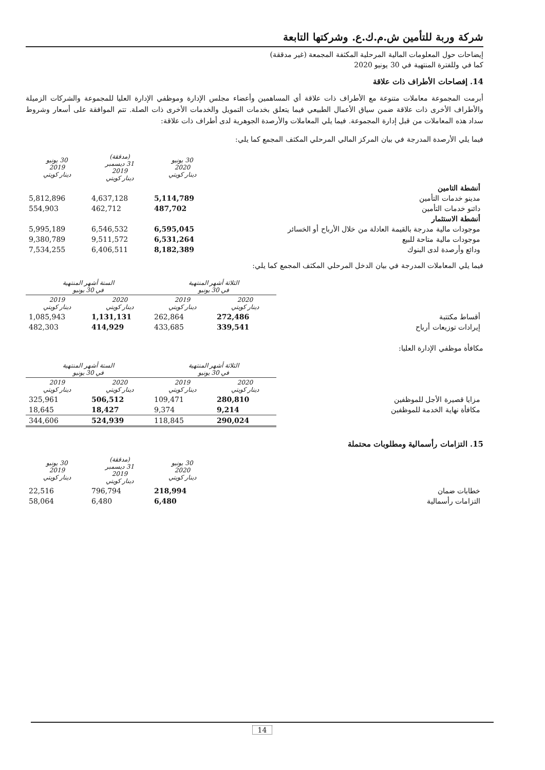شركة وربة للتأمين ش.م.ك.ع. وشركتها التابعة
إيضاحات حول المعلومات المالية المرحلية المكثفة المجمعة (غير مدققة)
كما في وللفترة المنتهية في 30 يونيو 2020
14. إفصاحات الأطراف ذات علاقة
أبرمت المجموعة معاملات متنوعة مع الأطراف ذات علاقة أي المساهمين وأعضاء مجلس الإدارة وموظفي الإدارة العليا للمجموعة والشركات الزميلة والأطراف الأخرى ذات علاقة ضمن سياق الأعمال الطبيعي فيما يتعلق بخدمات التمويل والخدمات الأخرى ذات الصلة. تتم الموافقة على أسعار وشروط سداد هذه المعاملات من قبل إدارة المجموعة. فيما يلي المعاملات والأرصدة الجوهرية لدى أطراف ذات علاقة:
فيما يلي الأرصدة المدرجة في بيان المركز المالي المرحلي المكثف المجمع كما يلي:
| | 30 يونيو 2020 دينار كويتي | (مدققة) 31 ديسمبر 2019 دينار كويتي | 30 يونيو 2019 دينار كويتي |
| أنشطة التامين | | | |
| مدينو خدمات التأمين | 5,114,789 | 4,637,128 | 5,812,896 |
| دائنو خدمات التأمين | 487,702 | 462,712 | 554,903 |
| أنشطة الاستثمار | | | |
| موجودات مالية مدرجة بالقيمة العادلة من خلال الأرباح أو الخسائر | 6,595,045 | 6,546,532 | 5,995,189 |
| موجودات مالية متاحة للبيع | 6,531,264 | 9,511,572 | 9,380,789 |
| ودائع وأرصدة لدى البنوك | 8,182,389 | 6,406,511 | 7,534,255 |
فيما يلي المعاملات المدرجة في بيان الدخل المرحلي المكثف المجمع كما يلي:
| | الثلاثة أشهر المنتهية في 30 يونيو | | الستة أشهر المنتهية في 30 يونيو | |
| | 2020 دينار كويتي | 2019 دينار كويتي | 2020 دينار كويتي | 2019 دينار كويتي |
| أقساط مكتتبة | 272,486 | 262,864 | 1,131,131 | 1,085,943 |
| إيرادات توزيعات أرباح | 339,541 | 433,685 | 414,929 | 482,303 |
مكافأة موظفي الإدارة العليا:
| | الثلاثة أشهر المنتهية في 30 يونيو | | الستة أشهر المنتهية في 30 يونيو | |
| | 2020 دينار كويتي | 2019 دينار كويتي | 2020 دينار كويتي | 2019 دينار كويتي |
| مزايا قصيرة الأجل للموظفين | 280,810 | 109,471 | 506,512 | 325,961 |
| مكافأة نهاية الخدمة للموظفين | 9,214 | 9,374 | 18,427 | 18,645 |
| | 290,024 | 118,845 | 524,939 | 344,606 |
15. التزامات رأسمالية ومطلوبات محتملة
| | 30 يونيو 2020 دينار كويتي | (مدققة) 31 ديسمبر 2019 دينار كويتي | 30 يونيو 2019 دينار كويتي |
| خطابات ضمان | 218,994 | 796,794 | 22,516 |
| التزامات رأسمالية | 6,480 | 6,480 | 58,064 |
14